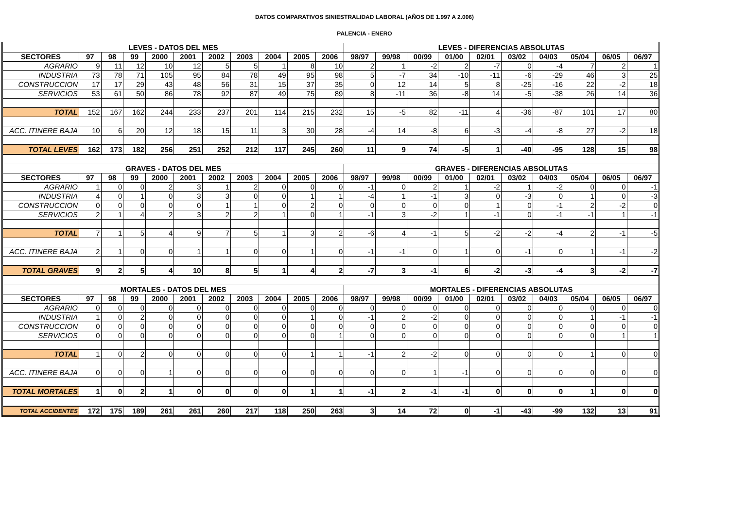DATOS COMPARATIVOS SINIESTRALIDAD LABORAL (AÑOS DE 1.997 A 2.006)
PALENCIA - ENERO
| LEVES - DATOS DEL MES | | | | | | | | | | | LEVES - DIFERENCIAS ABSOLUTAS | | | | | | | | | |
| --- | --- | --- | --- | --- | --- | --- | --- | --- | --- | --- | --- | --- | --- | --- | --- | --- | --- | --- | --- | --- |
| SECTORES | 97 | 98 | 99 | 2000 | 2001 | 2002 | 2003 | 2004 | 2005 | 2006 | 98/97 | 99/98 | 00/99 | 01/00 | 02/01 | 03/02 | 04/03 | 05/04 | 06/05 | 06/97 |
| AGRARIO | 9 | 11 | 12 | 10 | 12 | 5 | 5 | 1 | 8 | 10 | 2 | 1 | -2 | 2 | -7 | 0 | -4 | 7 | 2 | 1 |
| INDUSTRIA | 73 | 78 | 71 | 105 | 95 | 84 | 78 | 49 | 95 | 98 | 5 | -7 | 34 | -10 | -11 | -6 | -29 | 46 | 3 | 25 |
| CONSTRUCCION | 17 | 17 | 29 | 43 | 48 | 56 | 31 | 15 | 37 | 35 | 0 | 12 | 14 | 5 | 8 | -25 | -16 | 22 | -2 | 18 |
| SERVICIOS | 53 | 61 | 50 | 86 | 78 | 92 | 87 | 49 | 75 | 89 | 8 | -11 | 36 | -8 | 14 | -5 | -38 | 26 | 14 | 36 |
| TOTAL | 152 | 167 | 162 | 244 | 233 | 237 | 201 | 114 | 215 | 232 | 15 | -5 | 82 | -11 | 4 | -36 | -87 | 101 | 17 | 80 |
| ACC. ITINERE BAJA | 10 | 6 | 20 | 12 | 18 | 15 | 11 | 3 | 30 | 28 | -4 | 14 | -8 | 6 | -3 | -4 | -8 | 27 | -2 | 18 |
| TOTAL LEVES | 162 | 173 | 182 | 256 | 251 | 252 | 212 | 117 | 245 | 260 | 11 | 9 | 74 | -5 | 1 | -40 | -95 | 128 | 15 | 98 |
| GRAVES - DATOS DEL MES | | | | | | | | | | | GRAVES - DIFERENCIAS ABSOLUTAS | | | | | | | | | |
| SECTORES | 97 | 98 | 99 | 2000 | 2001 | 2002 | 2003 | 2004 | 2005 | 2006 | 98/97 | 99/98 | 00/99 | 01/00 | 02/01 | 03/02 | 04/03 | 05/04 | 06/05 | 06/97 |
| AGRARIO | 1 | 0 | 0 | 2 | 3 | 1 | 2 | 0 | 0 | 0 | -1 | 0 | 2 | 1 | -2 | 1 | -2 | 0 | 0 | -1 |
| INDUSTRIA | 4 | 0 | 1 | 0 | 3 | 3 | 0 | 0 | 1 | 1 | -4 | 1 | -1 | 3 | 0 | -3 | 0 | 1 | 0 | -3 |
| CONSTRUCCION | 0 | 0 | 0 | 0 | 0 | 1 | 1 | 0 | 2 | 0 | 0 | 0 | 0 | 0 | 1 | 0 | -1 | 2 | -2 | 0 |
| SERVICIOS | 2 | 1 | 4 | 2 | 3 | 2 | 2 | 1 | 0 | 1 | -1 | 3 | -2 | 1 | -1 | 0 | -1 | -1 | 1 | -1 |
| TOTAL | 7 | 1 | 5 | 4 | 9 | 7 | 5 | 1 | 3 | 2 | -6 | 4 | -1 | 5 | -2 | -2 | -4 | 2 | -1 | -5 |
| ACC. ITINERE BAJA | 2 | 1 | 0 | 0 | 1 | 1 | 0 | 0 | 1 | 0 | -1 | -1 | 0 | 1 | 0 | -1 | 0 | 1 | -1 | -2 |
| TOTAL GRAVES | 9 | 2 | 5 | 4 | 10 | 8 | 5 | 1 | 4 | 2 | -7 | 3 | -1 | 6 | -2 | -3 | -4 | 3 | -2 | -7 |
| MORTALES - DATOS DEL MES | | | | | | | | | | | MORTALES - DIFERENCIAS ABSOLUTAS | | | | | | | | | |
| SECTORES | 97 | 98 | 99 | 2000 | 2001 | 2002 | 2003 | 2004 | 2005 | 2006 | 98/97 | 99/98 | 00/99 | 01/00 | 02/01 | 03/02 | 04/03 | 05/04 | 06/05 | 06/97 |
| AGRARIO | 0 | 0 | 0 | 0 | 0 | 0 | 0 | 0 | 0 | 0 | 0 | 0 | 0 | 0 | 0 | 0 | 0 | 0 | 0 | 0 |
| INDUSTRIA | 1 | 0 | 2 | 0 | 0 | 0 | 0 | 0 | 1 | 0 | -1 | 2 | -2 | 0 | 0 | 0 | 0 | 1 | -1 | -1 |
| CONSTRUCCION | 0 | 0 | 0 | 0 | 0 | 0 | 0 | 0 | 0 | 0 | 0 | 0 | 0 | 0 | 0 | 0 | 0 | 0 | 0 | 0 |
| SERVICIOS | 0 | 0 | 0 | 0 | 0 | 0 | 0 | 0 | 0 | 1 | 0 | 0 | 0 | 0 | 0 | 0 | 0 | 0 | 1 | 1 |
| TOTAL | 1 | 0 | 2 | 0 | 0 | 0 | 0 | 0 | 1 | 1 | -1 | 2 | -2 | 0 | 0 | 0 | 0 | 1 | 0 | 0 |
| ACC. ITINERE BAJA | 0 | 0 | 0 | 1 | 0 | 0 | 0 | 0 | 0 | 0 | 0 | 0 | 1 | -1 | 0 | 0 | 0 | 0 | 0 | 0 |
| TOTAL MORTALES | 1 | 0 | 2 | 1 | 0 | 0 | 0 | 0 | 1 | 1 | -1 | 2 | -1 | -1 | 0 | 0 | 0 | 1 | 0 | 0 |
| TOTAL ACCIDENTES | 172 | 175 | 189 | 261 | 261 | 260 | 217 | 118 | 250 | 263 | 3 | 14 | 72 | 0 | -1 | -43 | -99 | 132 | 13 | 91 |